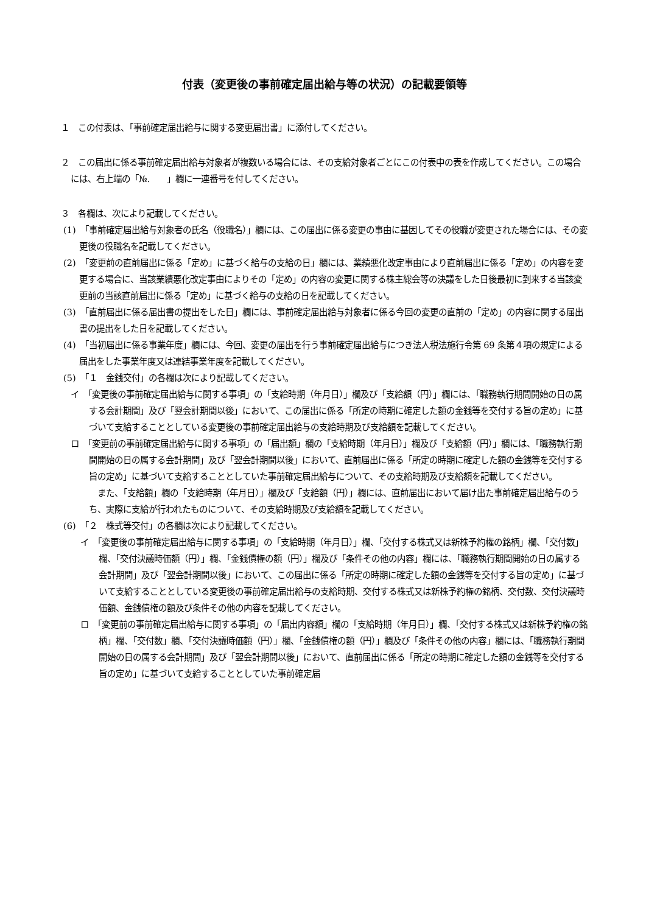付表（変更後の事前確定届出給与等の状況）の記載要領等
１　この付表は、「事前確定届出給与に関する変更届出書」に添付してください。
２　この届出に係る事前確定届出給与対象者が複数いる場合には、その支給対象者ごとにこの付表中の表を作成してください。この場合には、右上端の「№.　　」欄に一連番号を付してください。
３　各欄は、次により記載してください。
(1)　「事前確定届出給与対象者の氏名（役職名）」欄には、この届出に係る変更の事由に基因してその役職が変更された場合には、その変更後の役職名を記載してください。
(2)　「変更前の直前届出に係る「定め」に基づく給与の支給の日」欄には、業績悪化改定事由により直前届出に係る「定め」の内容を変更する場合に、当該業績悪化改定事由によりその「定め」の内容の変更に関する株主総会等の決議をした日後最初に到来する当該変更前の当該直前届出に係る「定め」に基づく給与の支給の日を記載してください。
(3)　「直前届出に係る届出書の提出をした日」欄には、事前確定届出給与対象者に係る今回の変更の直前の「定め」の内容に関する届出書の提出をした日を記載してください。
(4)　「当初届出に係る事業年度」欄には、今回、変更の届出を行う事前確定届出給与につき法人税法施行令第 69 条第４項の規定による届出をした事業年度又は連結事業年度を記載してください。
(5)　「１　金銭交付」の各欄は次により記載してください。
イ　「変更後の事前確定届出給与に関する事項」の「支給時期（年月日）」欄及び「支給額（円）」欄には、「職務執行期間開始の日の属する会計期間」及び「翌会計期間以後」において、この届出に係る「所定の時期に確定した額の金銭等を交付する旨の定め」に基づいて支給することとしている変更後の事前確定届出給与の支給時期及び支給額を記載してください。
ロ　「変更前の事前確定届出給与に関する事項」の「届出額」欄の「支給時期（年月日）」欄及び「支給額（円）」欄には、「職務執行期間開始の日の属する会計期間」及び「翌会計期間以後」において、直前届出に係る「所定の時期に確定した額の金銭等を交付する旨の定め」に基づいて支給することとしていた事前確定届出給与について、その支給時期及び支給額を記載してください。
また、「支給額」欄の「支給時期（年月日）」欄及び「支給額（円）」欄には、直前届出において届け出た事前確定届出給与のうち、実際に支給が行われたものについて、その支給時期及び支給額を記載してください。
(6)　「２　株式等交付」の各欄は次により記載してください。
イ　「変更後の事前確定届出給与に関する事項」の「支給時期（年月日）」欄、「交付する株式又は新株予約権の銘柄」欄、「交付数」欄、「交付決議時価額（円）」欄、「金銭債権の額（円）」欄及び「条件その他の内容」欄には、「職務執行期間開始の日の属する会計期間」及び「翌会計期間以後」において、この届出に係る「所定の時期に確定した額の金銭等を交付する旨の定め」に基づいて支給することとしている変更後の事前確定届出給与の支給時期、交付する株式又は新株予約権の銘柄、交付数、交付決議時価額、金銭債権の額及び条件その他の内容を記載してください。
ロ　「変更前の事前確定届出給与に関する事項」の「届出内容額」欄の「支給時期（年月日）」欄、「交付する株式又は新株予約権の銘柄」欄、「交付数」欄、「交付決議時価額（円）」欄、「金銭債権の額（円）」欄及び「条件その他の内容」欄には、「職務執行期間開始の日の属する会計期間」及び「翌会計期間以後」において、直前届出に係る「所定の時期に確定した額の金銭等を交付する旨の定め」に基づいて支給することとしていた事前確定届